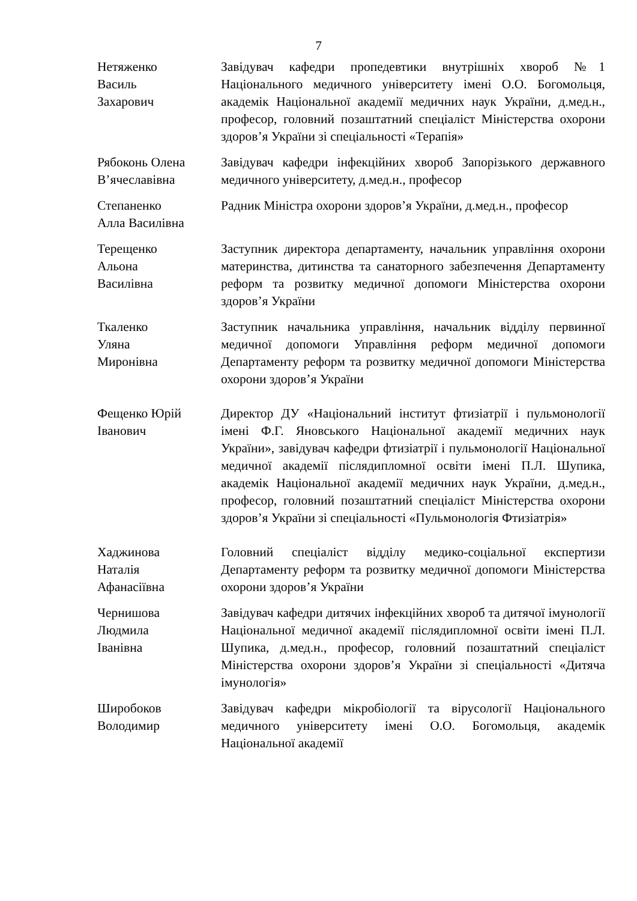7
Нетяженко
Василь
Захарович
Завідувач кафедри пропедевтики внутрішніх хвороб №1 Національного медичного університету імені О.О. Богомольця, академік Національної академії медичних наук України, д.мед.н., професор, головний позаштатний спеціаліст Міністерства охорони здоров’я України зі спеціальності «Терапія»
Рябоконь Олена
В’ячеславівна
Завідувач кафедри інфекційних хвороб Запорізького державного медичного університету, д.мед.н., професор
Степаненко
Алла Василівна
Радник Міністра охорони здоров’я України, д.мед.н., професор
Терещенко
Альона
Василівна
Заступник директора департаменту, начальник управління охорони материнства, дитинства та санаторного забезпечення Департаменту реформ та розвитку медичної допомоги Міністерства охорони здоров’я України
Ткаленко
Уляна
Миронівна
Заступник начальника управління, начальник відділу первинної медичної допомоги Управління реформ медичної допомоги Департаменту реформ та розвитку медичної допомоги Міністерства охорони здоров’я України
Фещенко Юрій
Іванович
Директор ДУ «Національний інститут фтизіатрії і пульмонології імені Ф.Г. Яновського Національної академії медичних наук України», завідувач кафедри фтизіатрії і пульмонології Національної медичної академії післядипломної освіти імені П.Л. Шупика, академік Національної академії медичних наук України, д.мед.н., професор, головний позаштатний спеціаліст Міністерства охорони здоров’я України зі спеціальності «Пульмонологія Фтизіатрія»
Хаджинова
Наталія
Афанасіївна
Головний спеціаліст відділу медико-соціальної експертизи Департаменту реформ та розвитку медичної допомоги Міністерства охорони здоров’я України
Чернишова
Людмила
Іванівна
Завідувач кафедри дитячих інфекційних хвороб та дитячої імунології Національної медичної академії післядипломної освіти імені П.Л. Шупика, д.мед.н., професор, головний позаштатний спеціаліст Міністерства охорони здоров’я України зі спеціальності «Дитяча імунологія»
Широбоков
Володимир
Завідувач кафедри мікробіології та вірусології Національного медичного університету імені О.О. Богомольця, академік Національної академії